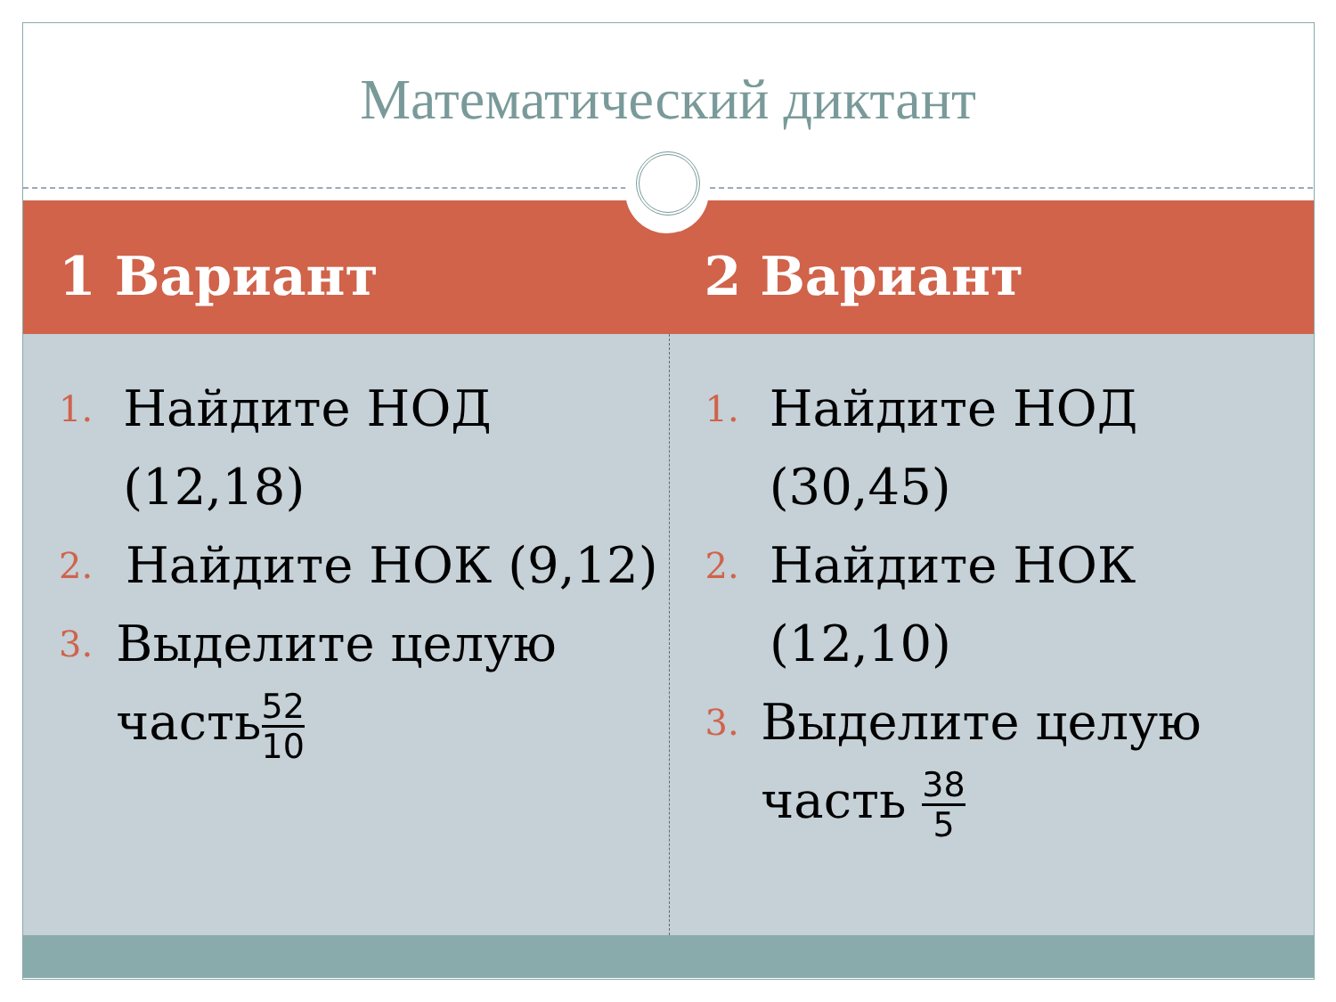Математический диктант
1 Вариант 2 Вариант
1. Найдите НОД (12,18)
2. Найдите НОК (9,12)
3. Выделите целую часть52 10
1. Найдите НОД (30,45)
2. Найдите НОК (12,10)
3. Выделите целую часть 38 5